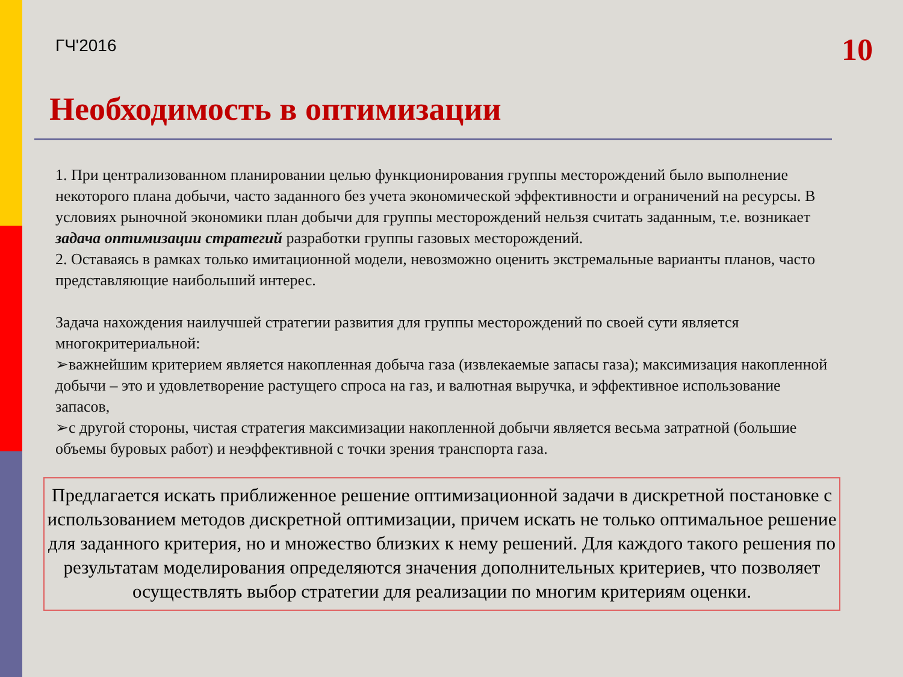ГЧ'2016
10
Необходимость в оптимизации
1. При централизованном планировании целью функционирования группы месторождений было выполнение некоторого плана добычи, часто заданного без учета экономической эффективности и ограничений на ресурсы. В условиях рыночной экономики план добычи для группы месторождений нельзя считать заданным, т.е. возникает задача оптимизации стратегий разработки группы газовых месторождений.
2. Оставаясь в рамках только имитационной модели, невозможно оценить экстремальные варианты планов, часто представляющие наибольший интерес.
Задача нахождения наилучшей стратегии развития для группы месторождений по своей сути является многокритериальной:
➢важнейшим критерием является накопленная добыча газа (извлекаемые запасы газа); максимизация накопленной добычи – это и удовлетворение растущего спроса на газ, и валютная выручка, и эффективное использование запасов,
➢с другой стороны, чистая стратегия максимизации накопленной добычи является весьма затратной (большие объемы буровых работ) и неэффективной с точки зрения транспорта газа.
Предлагается искать приближенное решение оптимизационной задачи в дискретной постановке с использованием методов дискретной оптимизации, причем искать не только оптимальное решение для заданного критерия, но и множество близких к нему решений. Для каждого такого решения по результатам моделирования определяются значения дополнительных критериев, что позволяет осуществлять выбор стратегии для реализации по многим критериям оценки.